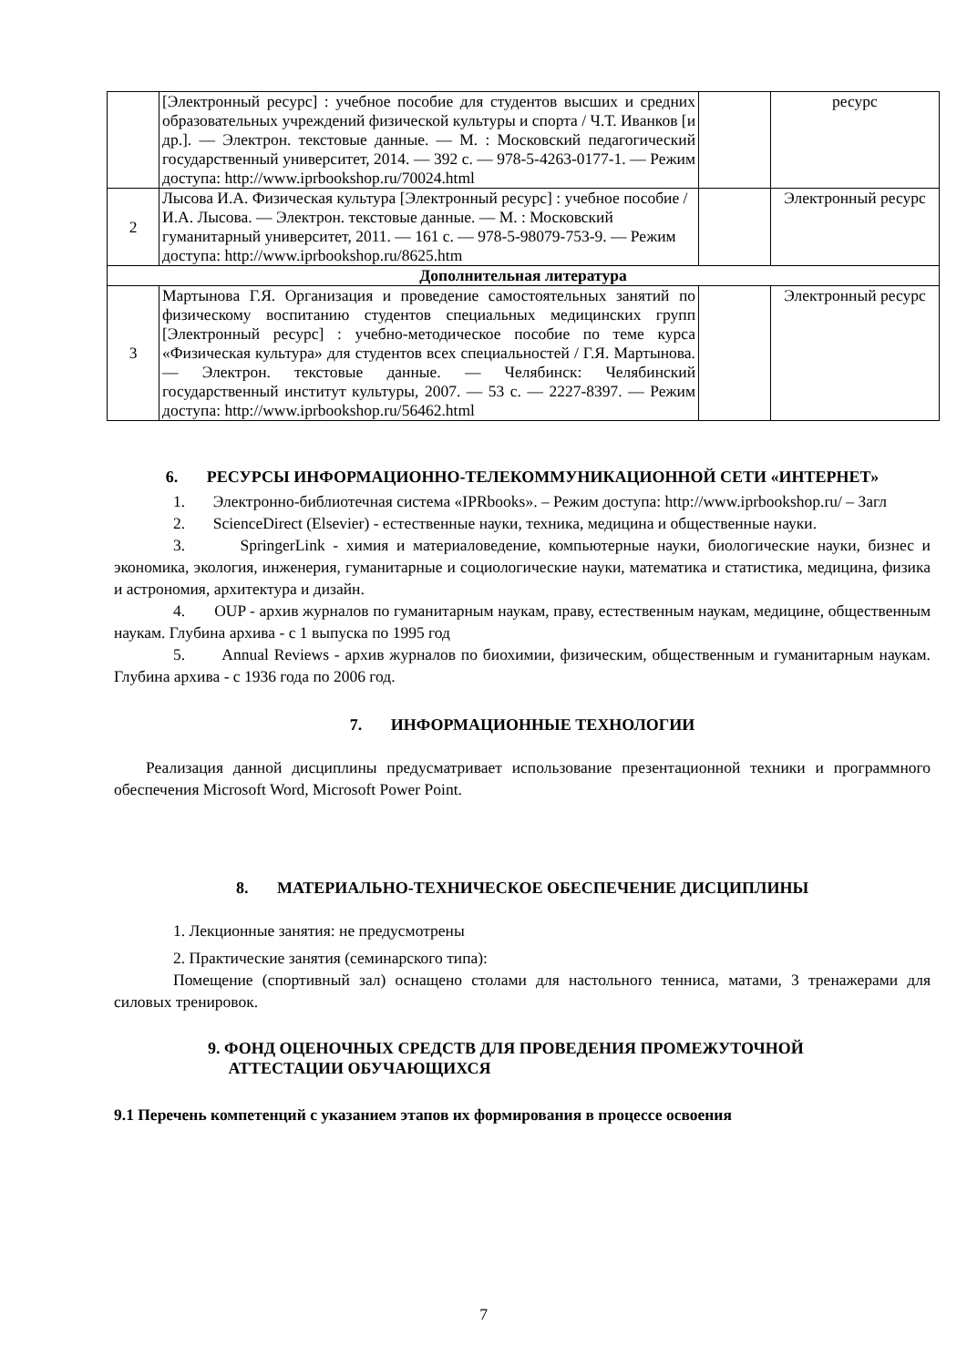| | [Электронный ресурс] : учебное пособие для студентов высших и средних образовательных учреждений физической культуры и спорта / Ч.Т. Иванков [и др.]. — Электрон. текстовые данные. — М. : Московский педагогический государственный университет, 2014. — 392 с. — 978-5-4263-0177-1. — Режим доступа: http://www.iprbookshop.ru/70024.html | | ресурс |
| 2 | Лысова И.А. Физическая культура [Электронный ресурс] : учебное пособие / И.А. Лысова. — Электрон. текстовые данные. — М. : Московский гуманитарный университет, 2011. — 161 с. — 978-5-98079-753-9. — Режим доступа: http://www.iprbookshop.ru/8625.htm | | Электронный ресурс |
| Дополнительная литература | | | |
| 3 | Мартынова Г.Я. Организация и проведение самостоятельных занятий по физическому воспитанию студентов специальных медицинских групп [Электронный ресурс] : учебно-методическое пособие по теме курса «Физическая культура» для студентов всех специальностей / Г.Я. Мартынова. — Электрон. текстовые данные. — Челябинск: Челябинский государственный институт культуры, 2007. — 53 с. — 2227-8397. — Режим доступа: http://www.iprbookshop.ru/56462.html | | Электронный ресурс |
6. РЕСУРСЫ ИНФОРМАЦИОННО-ТЕЛЕКОММУНИКАЦИОННОЙ СЕТИ «ИНТЕРНЕТ»
1. Электронно-библиотечная система «IPRbooks». – Режим доступа: http://www.iprbookshop.ru/ – Загл
2. ScienceDirect (Elsevier) - естественные науки, техника, медицина и общественные науки.
3. SpringerLink - химия и материаловедение, компьютерные науки, биологические науки, бизнес и экономика, экология, инженерия, гуманитарные и социологические науки, математика и статистика, медицина, физика и астрономия, архитектура и дизайн.
4. OUP - архив журналов по гуманитарным наукам, праву, естественным наукам, медицине, общественным наукам. Глубина архива - с 1 выпуска по 1995 год
5. Annual Reviews - архив журналов по биохимии, физическим, общественным и гуманитарным наукам. Глубина архива - с 1936 года по 2006 год.
7. ИНФОРМАЦИОННЫЕ ТЕХНОЛОГИИ
Реализация данной дисциплины предусматривает использование презентационной техники и программного обеспечения Microsoft Word, Microsoft Power Point.
8. МАТЕРИАЛЬНО-ТЕХНИЧЕСКОЕ ОБЕСПЕЧЕНИЕ ДИСЦИПЛИНЫ
1. Лекционные занятия: не предусмотрены
2. Практические занятия (семинарского типа):
Помещение (спортивный зал) оснащено столами для настольного тенниса, матами, 3 тренажерами для силовых тренировок.
9. ФОНД ОЦЕНОЧНЫХ СРЕДСТВ ДЛЯ ПРОВЕДЕНИЯ ПРОМЕЖУТОЧНОЙ
АТТЕСТАЦИИ ОБУЧАЮЩИХСЯ
9.1 Перечень компетенций с указанием этапов их формирования в процессе освоения
7